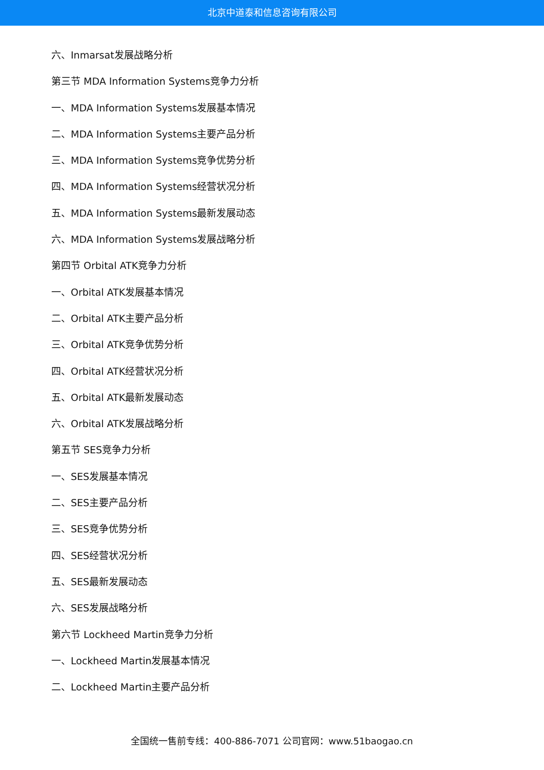北京中道泰和信息咨询有限公司
六、Inmarsat发展战略分析
第三节 MDA Information Systems竞争力分析
一、MDA Information Systems发展基本情况
二、MDA Information Systems主要产品分析
三、MDA Information Systems竞争优势分析
四、MDA Information Systems经营状况分析
五、MDA Information Systems最新发展动态
六、MDA Information Systems发展战略分析
第四节 Orbital ATK竞争力分析
一、Orbital ATK发展基本情况
二、Orbital ATK主要产品分析
三、Orbital ATK竞争优势分析
四、Orbital ATK经营状况分析
五、Orbital ATK最新发展动态
六、Orbital ATK发展战略分析
第五节 SES竞争力分析
一、SES发展基本情况
二、SES主要产品分析
三、SES竞争优势分析
四、SES经营状况分析
五、SES最新发展动态
六、SES发展战略分析
第六节 Lockheed Martin竞争力分析
一、Lockheed Martin发展基本情况
二、Lockheed Martin主要产品分析
全国统一售前专线：400-886-7071 公司官网：www.51baogao.cn